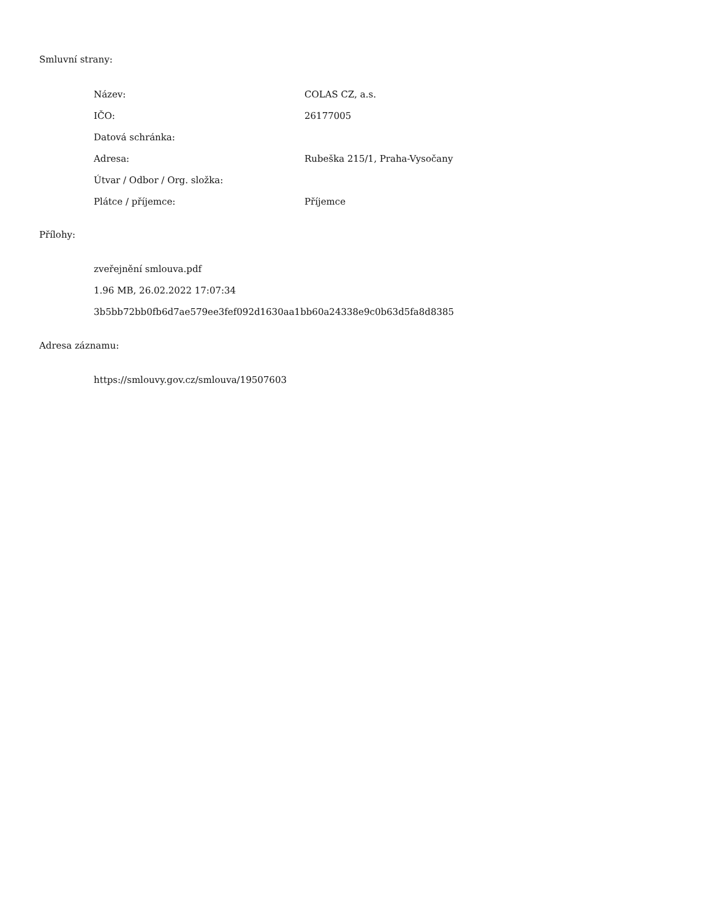Smluvní strany:
| Název: | COLAS CZ, a.s. |
| IČO: | 26177005 |
| Datová schránka: | |
| Adresa: | Rubeška 215/1, Praha-Vysočany |
| Útvar / Odbor / Org. složka: | |
| Plátce / příjemce: | Příjemce |
Přílohy:
zveřejnění smlouva.pdf
1.96 MB, 26.02.2022 17:07:34
3b5bb72bb0fb6d7ae579ee3fef092d1630aa1bb60a24338e9c0b63d5fa8d8385
Adresa záznamu:
https://smlouvy.gov.cz/smlouva/19507603